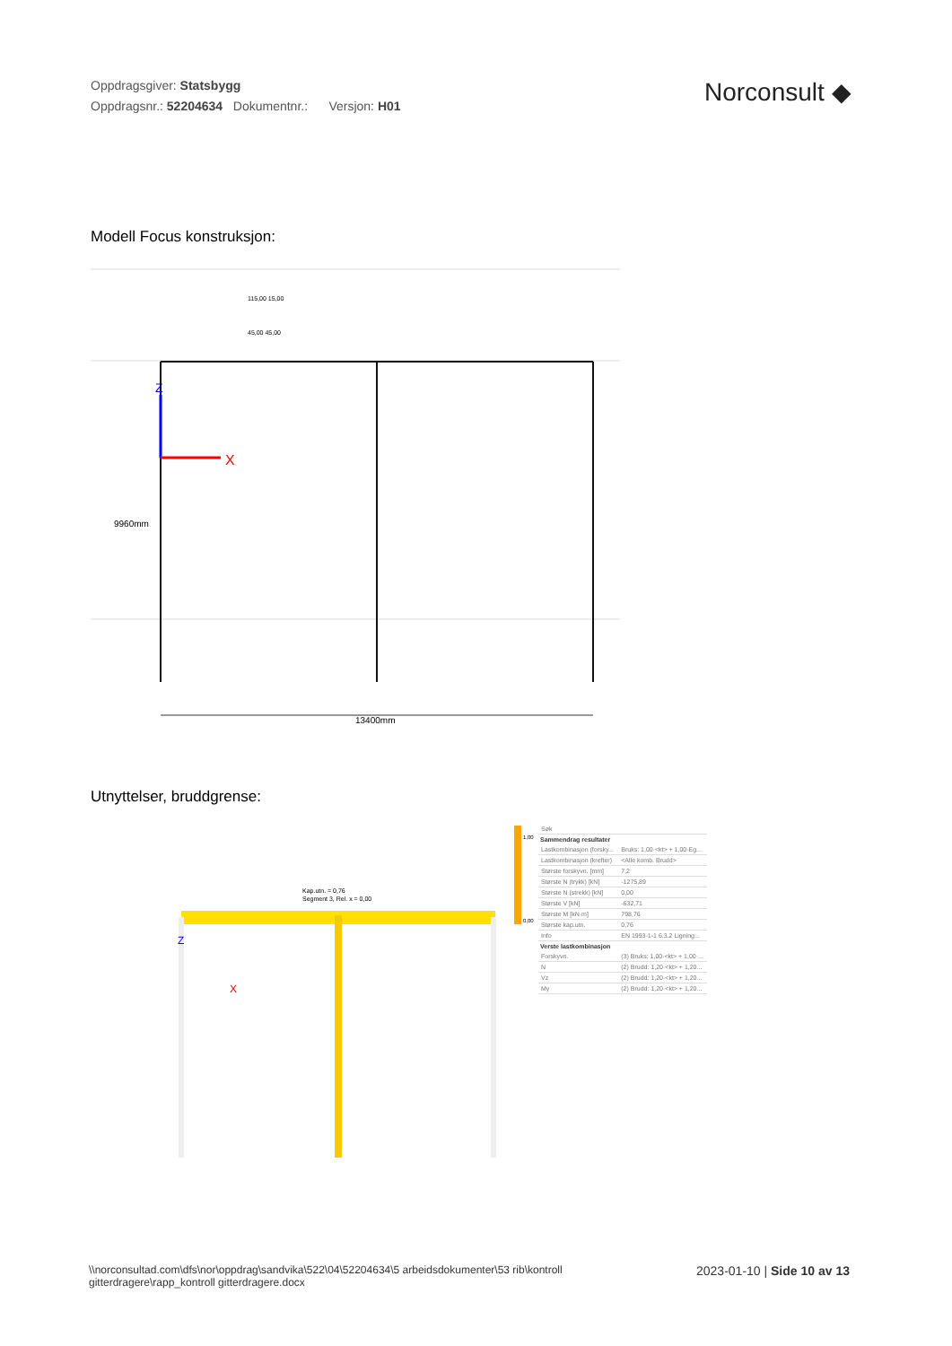Oppdragsgiver: Statsbygg
Oppdragsnr.: 52204634 Dokumentnr.: Versjon: H01
Norconsult ◆
Modell Focus konstruksjon:
X
Z
9960mm
13400mm
115,00 15,00
45,00 45,00
Utnyttelser, bruddgrense:
Kap.utn. = 0,76
Segment 3, Rel. x = 0,00
X
Z
1,00
0,00
| Søk | |
| Sammendrag resultater | |
| Lastkombinasjon (forsky... | Bruks: 1,00·<kt> + 1,00·Eg... |
| Lastkombinasjon (krefter) | <Alle komb. Brudd> |
| Største forskyvn. [mm] | 7,2 |
| Største N (trykk) [kN] | -1275,89 |
| Største N (strekk) [kN] | 0,00 |
| Største V [kN] | -632,71 |
| Største M [kN·m] | 798,76 |
| Største kap.utn. | 0,76 |
| Info | EN 1993-1-1 6.3.2 Ligning... |
| Verste lastkombinasjon | |
| Forskyvn. | (3) Bruks: 1,00·<kt> + 1,00·... |
| N | (2) Brudd: 1,20·<kt> + 1,20... |
| Vz | (2) Brudd: 1,20·<kt> + 1,20... |
| My | (2) Brudd: 1,20·<kt> + 1,20... |
\\norconsultad.com\dfs\nor\oppdrag\sandvika\522\04\52204634\5 arbeidsdokumenter\53 rib\kontroll
gitterdragere\rapp_kontroll gitterdragere.docx
2023-01-10 | Side 10 av 13